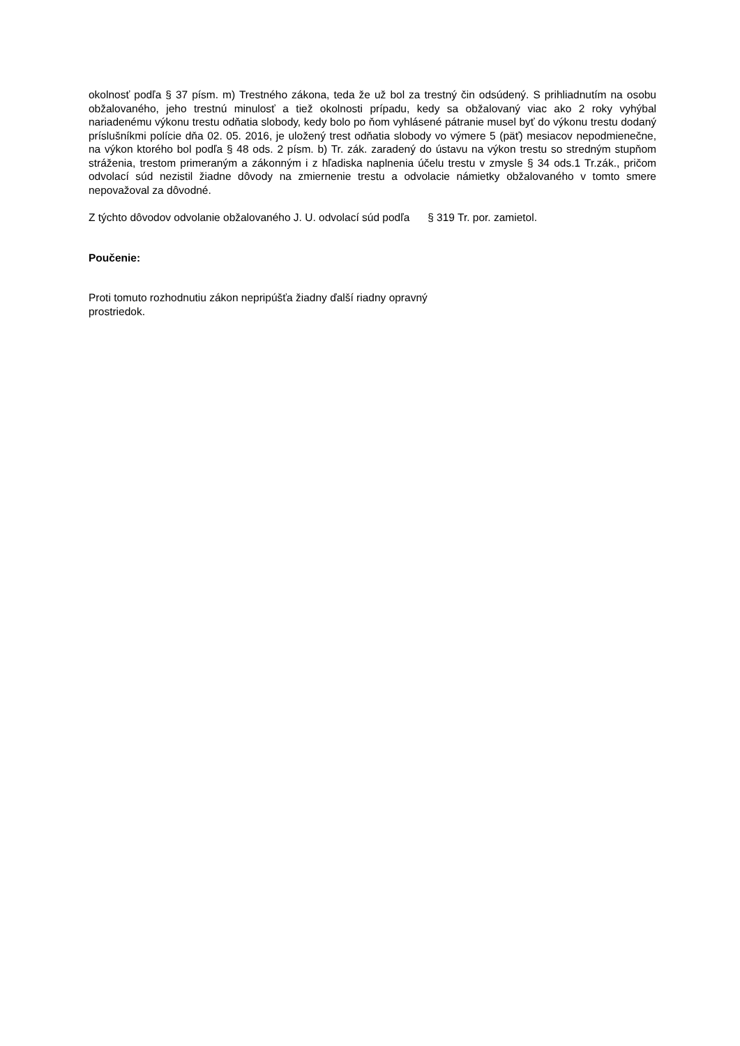okolnosť podľa § 37 písm. m) Trestného zákona, teda že už bol za trestný čin odsúdený. S prihliadnutím na osobu obžalovaného, jeho trestnú minulosť a tiež okolnosti prípadu, kedy sa obžalovaný viac ako 2 roky vyhýbal nariadenému výkonu trestu odňatia slobody, kedy bolo po ňom vyhlásené pátranie musel byť do výkonu trestu dodaný príslušníkmi polície dňa 02. 05. 2016, je uložený trest odňatia slobody vo výmere 5 (päť) mesiacov nepodmienečne, na výkon ktorého bol podľa § 48 ods. 2 písm. b) Tr. zák. zaradený do ústavu na výkon trestu so stredným stupňom stráženia, trestom primeraným a zákonným i z hľadiska naplnenia účelu trestu v zmysle § 34 ods.1 Tr.zák., pričom odvolací súd nezistil žiadne dôvody na zmiernenie trestu a odvolacie námietky obžalovaného v tomto smere nepovažoval za dôvodné.
Z týchto dôvodov odvolanie obžalovaného J. U. odvolací súd podľa § 319 Tr. por. zamietol.
Poučenie:
Proti tomuto rozhodnutiu zákon nepripúšťa žiadny ďalší riadny opravný
prostriedok.